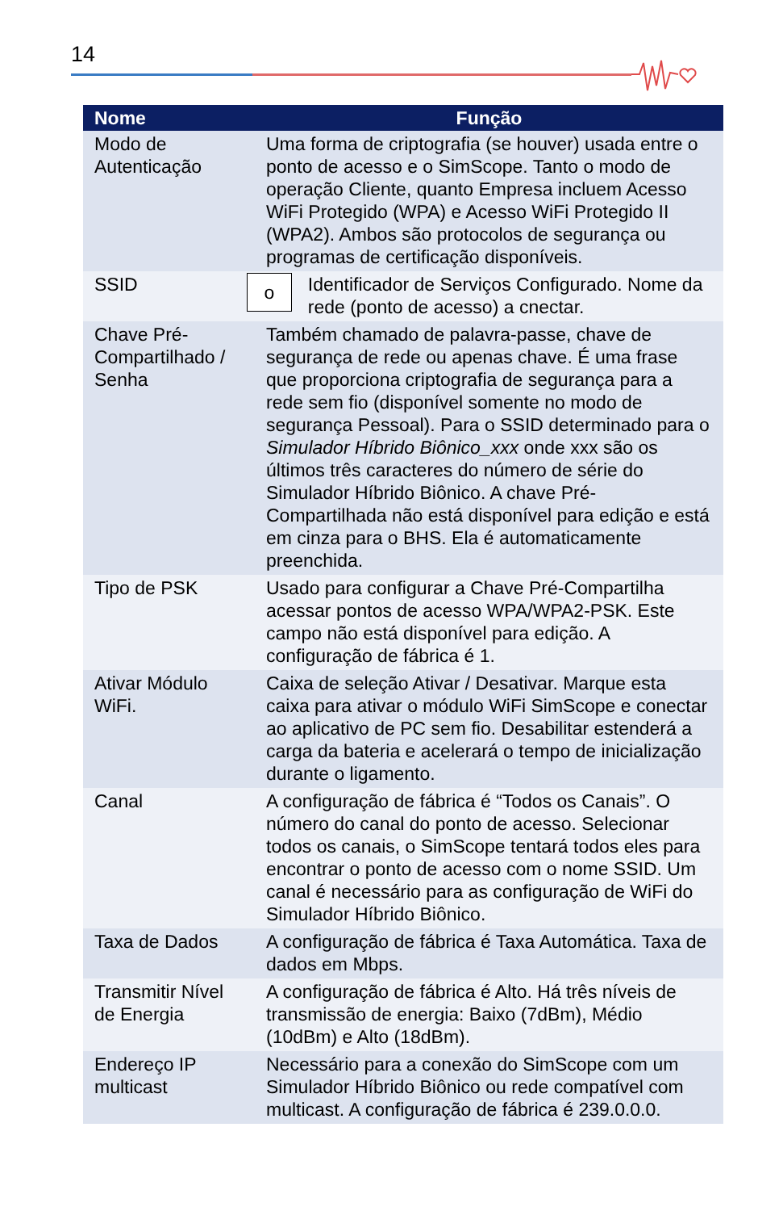14
| Nome | Função |
| --- | --- |
| Modo de Autenticação | Uma forma de criptografia (se houver) usada entre o ponto de acesso e o SimScope. Tanto o modo de operação Cliente, quanto Empresa incluem Acesso WiFi Protegido (WPA) e Acesso WiFi Protegido II (WPA2). Ambos são protocolos de segurança ou programas de certificação disponíveis. |
| SSID | o Identificador de Serviços Configurado. Nome da rede (ponto de acesso) a cnectar. |
| Chave Pré-Compartilhado / Senha | Também chamado de palavra-passe, chave de segurança de rede ou apenas chave. É uma frase que proporciona criptografia de segurança para a rede sem fio (disponível somente no modo de segurança Pessoal). Para o SSID determinado para o Simulador Híbrido Biônico_xxx onde xxx são os últimos três caracteres do número de série do Simulador Híbrido Biônico. A chave Pré-Compartilhada não está disponível para edição e está em cinza para o BHS. Ela é automaticamente preenchida. |
| Tipo de PSK | Usado para configurar a Chave Pré-Compartilha acessar pontos de acesso WPA/WPA2-PSK. Este campo não está disponível para edição. A configuração de fábrica é 1. |
| Ativar Módulo WiFi. | Caixa de seleção Ativar / Desativar. Marque esta caixa para ativar o módulo WiFi SimScope e conectar ao aplicativo de PC sem fio. Desabilitar estenderá a carga da bateria e acelerará o tempo de inicialização durante o ligamento. |
| Canal | A configuração de fábrica é “Todos os Canais”. O número do canal do ponto de acesso. Selecionar todos os canais, o SimScope tentará todos eles para encontrar o ponto de acesso com o nome SSID. Um canal é necessário para as configuração de WiFi do Simulador Híbrido Biônico. |
| Taxa de Dados | A configuração de fábrica é Taxa Automática. Taxa de dados em Mbps. |
| Transmitir Nível de Energia | A configuração de fábrica é Alto. Há três níveis de transmissão de energia: Baixo (7dBm), Médio (10dBm) e Alto (18dBm). |
| Endereço IP multicast | Necessário para a conexão do SimScope com um Simulador Híbrido Biônico ou rede compatível com multicast. A configuração de fábrica é 239.0.0.0. |